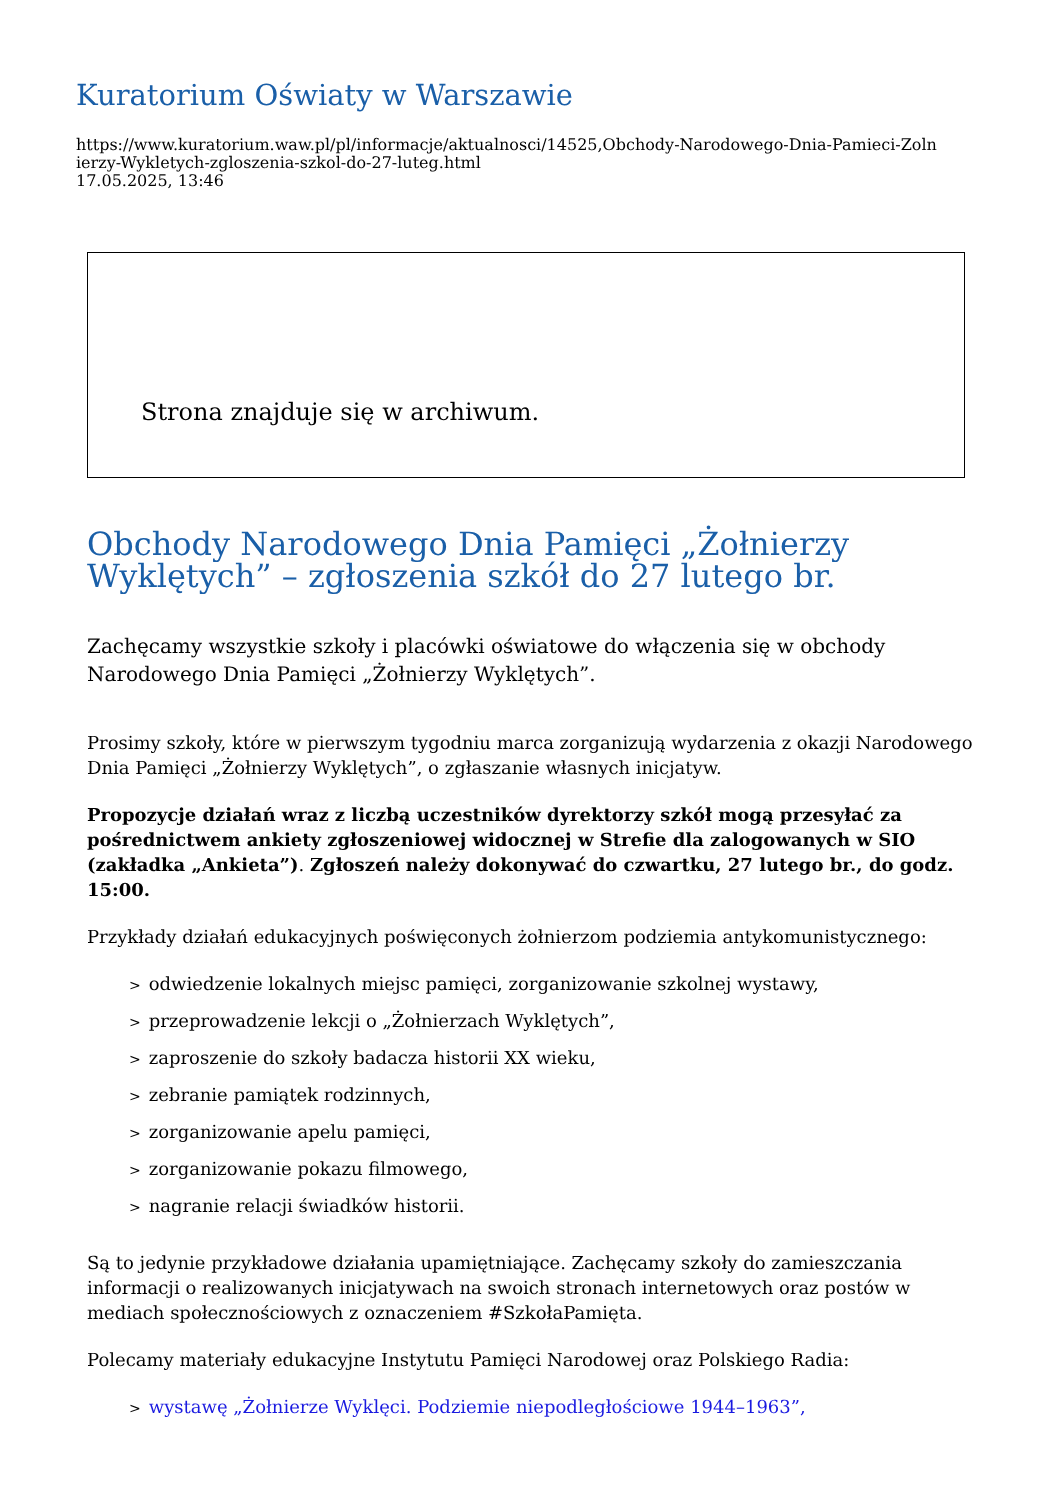Kuratorium Oświaty w Warszawie
https://www.kuratorium.waw.pl/pl/informacje/aktualnosci/14525,Obchody-Narodowego-Dnia-Pamieci-Zoln
ierzy-Wykletych-zgloszenia-szkol-do-27-luteg.html
17.05.2025, 13:46
Strona znajduje się w archiwum.
Obchody Narodowego Dnia Pamięci „Żołnierzy Wyklętych” – zgłoszenia szkół do 27 lutego br.
Zachęcamy wszystkie szkoły i placówki oświatowe do włączenia się w obchody Narodowego Dnia Pamięci „Żołnierzy Wyklętych”.
Prosimy szkoły, które w pierwszym tygodniu marca zorganizują wydarzenia z okazji Narodowego Dnia Pamięci „Żołnierzy Wyklętych”, o zgłaszanie własnych inicjatyw.
Propozycje działań wraz z liczbą uczestników dyrektorzy szkół mogą przesyłać za pośrednictwem ankiety zgłoszeniowej widocznej w Strefie dla zalogowanych w SIO (zakładka „Ankieta”). Zgłoszeń należy dokonywać do czwartku, 27 lutego br., do godz. 15:00.
Przykłady działań edukacyjnych poświęconych żołnierzom podziemia antykomunistycznego:
> odwiedzenie lokalnych miejsc pamięci, zorganizowanie szkolnej wystawy,
> przeprowadzenie lekcji o „Żołnierzach Wyklętych”,
> zaproszenie do szkoły badacza historii XX wieku,
> zebranie pamiątek rodzinnych,
> zorganizowanie apelu pamięci,
> zorganizowanie pokazu filmowego,
> nagranie relacji świadków historii.
Są to jedynie przykładowe działania upamiętniające. Zachęcamy szkoły do zamieszczania informacji o realizowanych inicjatywach na swoich stronach internetowych oraz postów w mediach społecznościowych z oznaczeniem #SzkołaPamięta.
Polecamy materiały edukacyjne Instytutu Pamięci Narodowej oraz Polskiego Radia:
> wystawę „Żołnierze Wyklęci. Podziemie niepodległościowe 1944–1963”,